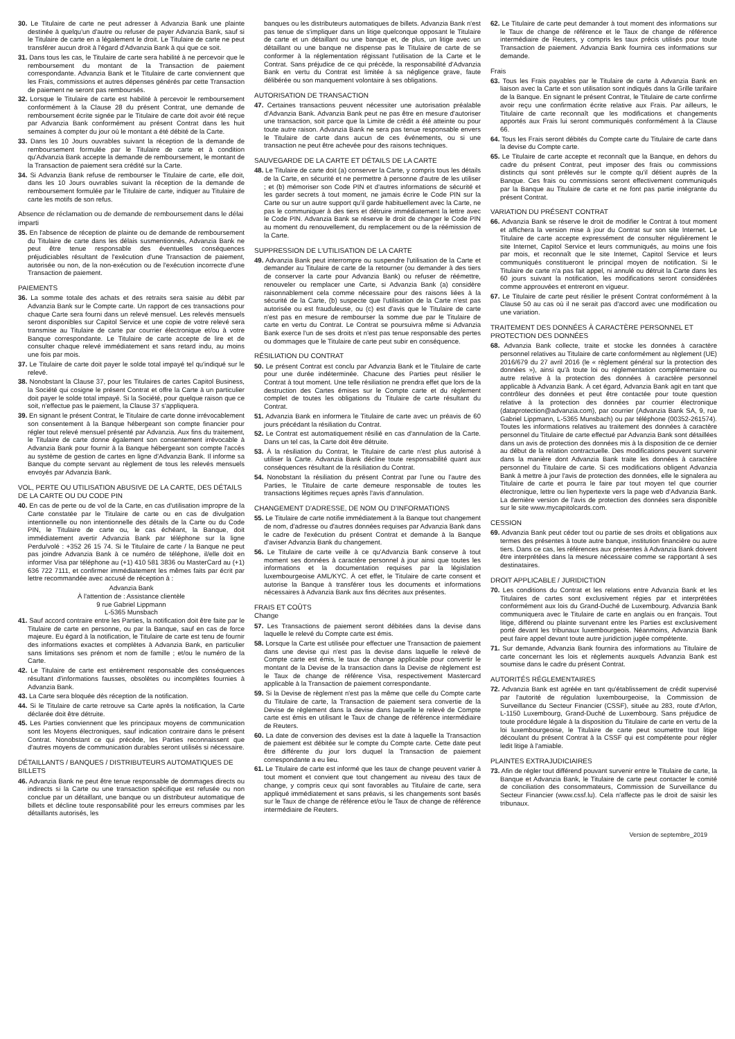30. Le Titulaire de carte ne peut adresser à Advanzia Bank une plainte destinée à quelqu'un d'autre ou refuser de payer Advanzia Bank, sauf si le Titulaire de carte en a légalement le droit. Le Titulaire de carte ne peut transférer aucun droit à l'égard d'Advanzia Bank à qui que ce soit.
31. Dans tous les cas, le Titulaire de carte sera habilité à ne percevoir que le remboursement du montant de la Transaction de paiement correspondante. Advanzia Bank et le Titulaire de carte conviennent que les Frais, commissions et autres dépenses générés par cette Transaction de paiement ne seront pas remboursés.
32. Lorsque le Titulaire de carte est habilité à percevoir le remboursement conformément à la Clause 28 du présent Contrat, une demande de remboursement écrite signée par le Titulaire de carte doit avoir été reçue par Advanzia Bank conformément au présent Contrat dans les huit semaines à compter du jour où le montant a été débité de la Carte.
33. Dans les 10 Jours ouvrables suivant la réception de la demande de remboursement formulée par le Titulaire de carte et à condition qu'Advanzia Bank accepte la demande de remboursement, le montant de la Transaction de paiement sera crédité sur la Carte.
34. Si Advanzia Bank refuse de rembourser le Titulaire de carte, elle doit, dans les 10 Jours ouvrables suivant la réception de la demande de remboursement formulée par le Titulaire de carte, indiquer au Titulaire de carte les motifs de son refus.
Absence de réclamation ou de demande de remboursement dans le délai imparti
35. En l'absence de réception de plainte ou de demande de remboursement du Titulaire de carte dans les délais susmentionnés, Advanzia Bank ne peut être tenue responsable des éventuelles conséquences préjudiciables résultant de l'exécution d'une Transaction de paiement, autorisée ou non, de la non-exécution ou de l'exécution incorrecte d'une Transaction de paiement.
PAIEMENTS
36. La somme totale des achats et des retraits sera saisie au débit par Advanzia Bank sur le Compte carte. Un rapport de ces transactions pour chaque Carte sera fourni dans un relevé mensuel. Les relevés mensuels seront disponibles sur Capitol Service et une copie de votre relevé sera transmise au Titulaire de carte par courrier électronique et/ou à votre Banque correspondante. Le Titulaire de carte accepte de lire et de consulter chaque relevé immédiatement et sans retard indu, au moins une fois par mois.
37. Le Titulaire de carte doit payer le solde total impayé tel qu'indiqué sur le relevé.
38. Nonobstant la Clause 37, pour les Titulaires de cartes Capitol Business, la Société qui cosigne le présent Contrat et offre la Carte à un particulier doit payer le solde total impayé. Si la Société, pour quelque raison que ce soit, n'effectue pas le paiement, la Clause 37 s'appliquera.
39. En signant le présent Contrat, le Titulaire de carte donne irrévocablement son consentement à la Banque hébergeant son compte financier pour régler tout relevé mensuel présenté par Advanzia. Aux fins du traitement, le Titulaire de carte donne également son consentement irrévocable à Advanzia Bank pour fournir à la Banque hébergeant son compte l'accès au système de gestion de cartes en ligne d'Advanzia Bank. Il informe sa Banque du compte servant au règlement de tous les relevés mensuels envoyés par Advanzia Bank.
VOL, PERTE OU UTILISATION ABUSIVE DE LA CARTE, DES DÉTAILS DE LA CARTE OU DU CODE PIN
40. En cas de perte ou de vol de la Carte, en cas d'utilisation impropre de la Carte constatée par le Titulaire de carte ou en cas de divulgation intentionnelle ou non intentionnelle des détails de la Carte ou du Code PIN, le Titulaire de carte ou, le cas échéant, la Banque, doit immédiatement avertir Advanzia Bank par téléphone sur la ligne Perdu/volé : +352 26 15 74. Si le Titulaire de carte / la Banque ne peut pas joindre Advanzia Bank à ce numéro de téléphone, il/elle doit en informer Visa par téléphone au (+1) 410 581 3836 ou MasterCard au (+1) 636 722 7111, et confirmer immédiatement les mêmes faits par écrit par lettre recommandée avec accusé de réception à :
Advanzia Bank
À l'attention de : Assistance clientèle
9 rue Gabriel Lippmann
L-5365 Munsbach
41. Sauf accord contraire entre les Parties, la notification doit être faite par le Titulaire de carte en personne, ou par la Banque, sauf en cas de force majeure. Eu égard à la notification, le Titulaire de carte est tenu de fournir des informations exactes et complètes à Advanzia Bank, en particulier sans limitations ses prénom et nom de famille ; et/ou le numéro de la Carte.
42. Le Titulaire de carte est entièrement responsable des conséquences résultant d'informations fausses, obsolètes ou incomplètes fournies à Advanzia Bank.
43. La Carte sera bloquée dès réception de la notification.
44. Si le Titulaire de carte retrouve sa Carte après la notification, la Carte déclarée doit être détruite.
45. Les Parties conviennent que les principaux moyens de communication sont les Moyens électroniques, sauf indication contraire dans le présent Contrat. Nonobstant ce qui précède, les Parties reconnaissent que d'autres moyens de communication durables seront utilisés si nécessaire.
DÉTAILLANTS / BANQUES / DISTRIBUTEURS AUTOMATIQUES DE BILLETS
46. Advanzia Bank ne peut être tenue responsable de dommages directs ou indirects si la Carte ou une transaction spécifique est refusée ou non conclue par un détaillant, une banque ou un distributeur automatique de billets et décline toute responsabilité pour les erreurs commises par les détaillants autorisés, les
banques ou les distributeurs automatiques de billets. Advanzia Bank n'est pas tenue de s'impliquer dans un litige quelconque opposant le Titulaire de carte et un détaillant ou une banque et, de plus, un litige avec un détaillant ou une banque ne dispense pas le Titulaire de carte de se conformer à la réglementation régissant l'utilisation de la Carte et le Contrat. Sans préjudice de ce qui précède, la responsabilité d'Advanzia Bank en vertu du Contrat est limitée à sa négligence grave, faute délibérée ou son manquement volontaire à ses obligations.
AUTORISATION DE TRANSACTION
47. Certaines transactions peuvent nécessiter une autorisation préalable d'Advanzia Bank. Advanzia Bank peut ne pas être en mesure d'autoriser une transaction, soit parce que la Limite de crédit a été atteinte ou pour toute autre raison. Advanzia Bank ne sera pas tenue responsable envers le Titulaire de carte dans aucun de ces événements, ou si une transaction ne peut être achevée pour des raisons techniques.
SAUVEGARDE DE LA CARTE ET DÉTAILS DE LA CARTE
48. Le Titulaire de carte doit (a) conserver la Carte, y compris tous les détails de la Carte, en sécurité et ne permettre à personne d'autre de les utiliser ; et (b) mémoriser son Code PIN et d'autres informations de sécurité et les garder secrets à tout moment, ne jamais écrire le Code PIN sur la Carte ou sur un autre support qu'il garde habituellement avec la Carte, ne pas le communiquer à des tiers et détruire immédiatement la lettre avec le Code PIN. Advanzia Bank se réserve le droit de changer le Code PIN au moment du renouvellement, du remplacement ou de la réémission de la Carte.
SUPPRESSION DE L'UTILISATION DE LA CARTE
49. Advanzia Bank peut interrompre ou suspendre l'utilisation de la Carte et demander au Titulaire de carte de la retourner (ou demander à des tiers de conserver la carte pour Advanzia Bank) ou refuser de réémettre, renouveler ou remplacer une Carte, si Advanzia Bank (a) considère raisonnablement cela comme nécessaire pour des raisons liées à la sécurité de la Carte, (b) suspecte que l'utilisation de la Carte n'est pas autorisée ou est frauduleuse, ou (c) est d'avis que le Titulaire de carte n'est pas en mesure de rembourser la somme due par le Titulaire de carte en vertu du Contrat. Le Contrat se poursuivra même si Advanzia Bank exerce l'un de ses droits et n'est pas tenue responsable des pertes ou dommages que le Titulaire de carte peut subir en conséquence.
RÉSILIATION DU CONTRAT
50. Le présent Contrat est conclu par Advanzia Bank et le Titulaire de carte pour une durée indéterminée. Chacune des Parties peut résilier le Contrat à tout moment. Une telle résiliation ne prendra effet que lors de la destruction des Cartes émises sur le Compte carte et du règlement complet de toutes les obligations du Titulaire de carte résultant du Contrat.
51. Advanzia Bank en informera le Titulaire de carte avec un préavis de 60 jours précédant la résiliation du Contrat.
52. Le Contrat est automatiquement résilié en cas d'annulation de la Carte. Dans un tel cas, la Carte doit être détruite.
53. À la résiliation du Contrat, le Titulaire de carte n'est plus autorisé à utiliser la Carte. Advanzia Bank décline toute responsabilité quant aux conséquences résultant de la résiliation du Contrat.
54. Nonobstant la résiliation du présent Contrat par l'une ou l'autre des Parties, le Titulaire de carte demeure responsable de toutes les transactions légitimes reçues après l'avis d'annulation.
CHANGEMENT D'ADRESSE, DE NOM OU D'INFORMATIONS
55. Le Titulaire de carte notifie immédiatement à la Banque tout changement de nom, d'adresse ou d'autres données requises par Advanzia Bank dans le cadre de l'exécution du présent Contrat et demande à la Banque d'aviser Advanzia Bank du changement.
56. Le Titulaire de carte veille à ce qu'Advanzia Bank conserve à tout moment ses données à caractère personnel à jour ainsi que toutes les informations et la documentation requises par la législation luxembourgeoise AML/KYC. À cet effet, le Titulaire de carte consent et autorise la Banque à transférer tous les documents et informations nécessaires à Advanzia Bank aux fins décrites aux présentes.
FRAIS ET COÛTS
Change
57. Les Transactions de paiement seront débitées dans la devise dans laquelle le relevé du Compte carte est émis.
58. Lorsque la Carte est utilisée pour effectuer une Transaction de paiement dans une devise qui n'est pas la devise dans laquelle le relevé de Compte carte est émis, le taux de change applicable pour convertir le montant de la Devise de la transaction dans la Devise de règlement est le Taux de change de référence Visa, respectivement Mastercard applicable à la Transaction de paiement correspondante.
59. Si la Devise de règlement n'est pas la même que celle du Compte carte du Titulaire de carte, la Transaction de paiement sera convertie de la Devise de règlement dans la devise dans laquelle le relevé de Compte carte est émis en utilisant le Taux de change de référence intermédiaire de Reuters.
60. La date de conversion des devises est la date à laquelle la Transaction de paiement est débitée sur le compte du Compte carte. Cette date peut être différente du jour lors duquel la Transaction de paiement correspondante a eu lieu.
61. Le Titulaire de carte est informé que les taux de change peuvent varier à tout moment et convient que tout changement au niveau des taux de change, y compris ceux qui sont favorables au Titulaire de carte, sera appliqué immédiatement et sans préavis, si les changements sont basés sur le Taux de change de référence et/ou le Taux de change de référence intermédiaire de Reuters.
62. Le Titulaire de carte peut demander à tout moment des informations sur le Taux de change de référence et le Taux de change de référence intermédiaire de Reuters, y compris les taux précis utilisés pour toute Transaction de paiement. Advanzia Bank fournira ces informations sur demande.
Frais
63. Tous les Frais payables par le Titulaire de carte à Advanzia Bank en liaison avec la Carte et son utilisation sont indiqués dans la Grille tarifaire de la Banque. En signant le présent Contrat, le Titulaire de carte confirme avoir reçu une confirmation écrite relative aux Frais. Par ailleurs, le Titulaire de carte reconnaît que les modifications et changements apportés aux Frais lui seront communiqués conformément à la Clause 66.
64. Tous les Frais seront débités du Compte carte du Titulaire de carte dans la devise du Compte carte.
65. Le Titulaire de carte accepte et reconnaît que la Banque, en dehors du cadre du présent Contrat, peut imposer des frais ou commissions distincts qui sont prélevés sur le compte qu'il détient auprès de la Banque. Ces frais ou commissions seront effectivement communiqués par la Banque au Titulaire de carte et ne font pas partie intégrante du présent Contrat.
VARIATION DU PRÉSENT CONTRAT
66. Advanzia Bank se réserve le droit de modifier le Contrat à tout moment et affichera la version mise à jour du Contrat sur son site Internet. Le Titulaire de carte accepte expressément de consulter régulièrement le site Internet, Capitol Service et leurs communiqués, au moins une fois par mois, et reconnaît que le site Internet, Capitol Service et leurs communiqués constitueront le principal moyen de notification. Si le Titulaire de carte n'a pas fait appel, ni annulé ou détruit la Carte dans les 60 jours suivant la notification, les modifications seront considérées comme approuvées et entreront en vigueur.
67. Le Titulaire de carte peut résilier le présent Contrat conformément à la Clause 50 au cas où il ne serait pas d'accord avec une modification ou une variation.
TRAITEMENT DES DONNÉES À CARACTÈRE PERSONNEL ET PROTECTION DES DONNÉES
68. Advanzia Bank collecte, traite et stocke les données à caractère personnel relatives au Titulaire de carte conformément au règlement (UE) 2016/679 du 27 avril 2016 (le « règlement général sur la protection des données »), ainsi qu'à toute loi ou réglementation complémentaire ou autre relative à la protection des données à caractère personnel applicable à Advanzia Bank. À cet égard, Advanzia Bank agit en tant que contrôleur des données et peut être contactée pour toute question relative à la protection des données par courrier électronique (dataprotection@advanzia.com), par courrier (Advanzia Bank SA, 9, rue Gabriel Lippmann, L-5365 Munsbach) ou par téléphone (00352-261574). Toutes les informations relatives au traitement des données à caractère personnel du Titulaire de carte effectué par Advanzia Bank sont détaillées dans un avis de protection des données mis à la disposition de ce dernier au début de la relation contractuelle. Des modifications peuvent survenir dans la manière dont Advanzia Bank traite les données à caractère personnel du Titulaire de carte. Si ces modifications obligent Advanzia Bank à mettre à jour l'avis de protection des données, elle le signalera au Titulaire de carte et pourra le faire par tout moyen tel que courrier électronique, lettre ou lien hypertexte vers la page web d'Advanzia Bank. La dernière version de l'avis de protection des données sera disponible sur le site www.mycapitolcards.com.
CESSION
69. Advanzia Bank peut céder tout ou partie de ses droits et obligations aux termes des présentes à toute autre banque, institution financière ou autre tiers. Dans ce cas, les références aux présentes à Advanzia Bank doivent être interprétées dans la mesure nécessaire comme se rapportant à ses destinataires.
DROIT APPLICABLE / JURIDICTION
70. Les conditions du Contrat et les relations entre Advanzia Bank et les Titulaires de cartes sont exclusivement régies par et interprétées conformément aux lois du Grand-Duché de Luxembourg. Advanzia Bank communiquera avec le Titulaire de carte en anglais ou en français. Tout litige, différend ou plainte survenant entre les Parties est exclusivement porté devant les tribunaux luxembourgeois. Néanmoins, Advanzia Bank peut faire appel devant toute autre juridiction jugée compétente.
71. Sur demande, Advanzia Bank fournira des informations au Titulaire de carte concernant les lois et règlements auxquels Advanzia Bank est soumise dans le cadre du présent Contrat.
AUTORITÉS RÉGLEMENTAIRES
72. Advanzia Bank est agréée en tant qu'établissement de crédit supervisé par l'autorité de régulation luxembourgeoise, la Commission de Surveillance du Secteur Financier (CSSF), située au 283, route d'Arlon, L-1150 Luxembourg, Grand-Duché de Luxembourg. Sans préjudice de toute procédure légale à la disposition du Titulaire de carte en vertu de la loi luxembourgeoise, le Titulaire de carte peut soumettre tout litige découlant du présent Contrat à la CSSF qui est compétente pour régler ledit litige à l'amiable.
PLAINTES EXTRAJUDICIAIRES
73. Afin de régler tout différend pouvant survenir entre le Titulaire de carte, la Banque et Advanzia Bank, le Titulaire de carte peut contacter le comité de conciliation des consommateurs, Commission de Surveillance du Secteur Financier (www.cssf.lu). Cela n'affecte pas le droit de saisir les tribunaux.
Version de septembre_2019